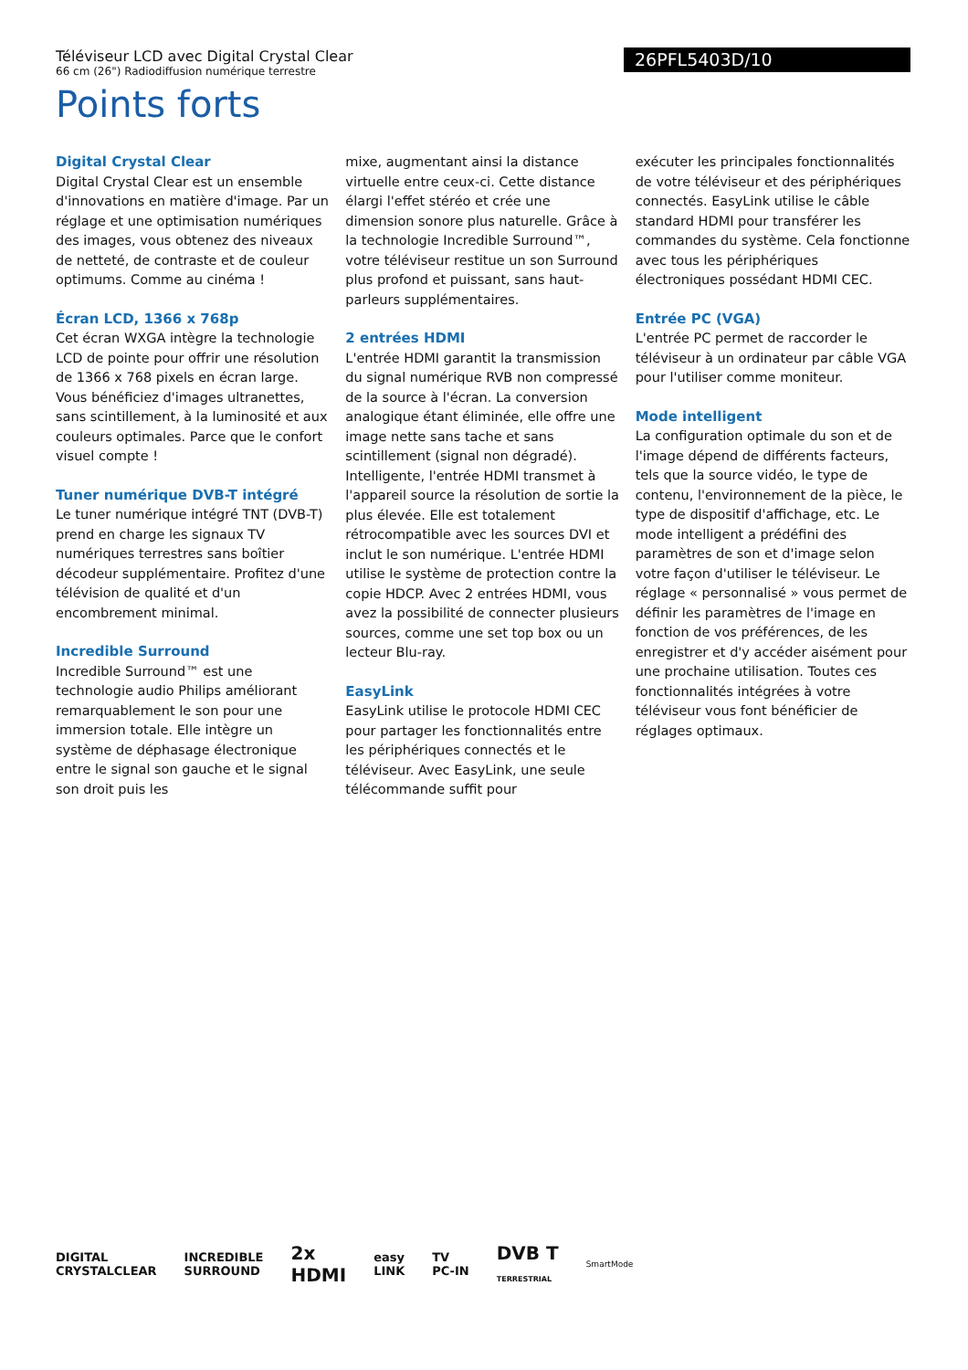Téléviseur LCD avec Digital Crystal Clear
66 cm (26") Radiodiffusion numérique terrestre
26PFL5403D/10
Points forts
Digital Crystal Clear
Digital Crystal Clear est un ensemble d'innovations en matière d'image. Par un réglage et une optimisation numériques des images, vous obtenez des niveaux de netteté, de contraste et de couleur optimums. Comme au cinéma !
Écran LCD, 1366 x 768p
Cet écran WXGA intègre la technologie LCD de pointe pour offrir une résolution de 1366 x 768 pixels en écran large. Vous bénéficiez d'images ultranettes, sans scintillement, à la luminosité et aux couleurs optimales. Parce que le confort visuel compte !
Tuner numérique DVB-T intégré
Le tuner numérique intégré TNT (DVB-T) prend en charge les signaux TV numériques terrestres sans boîtier décodeur supplémentaire. Profitez d'une télévision de qualité et d'un encombrement minimal.
Incredible Surround
Incredible Surround™ est une technologie audio Philips améliorant remarquablement le son pour une immersion totale. Elle intègre un système de déphasage électronique entre le signal son gauche et le signal son droit puis les
mixe, augmentant ainsi la distance virtuelle entre ceux-ci. Cette distance élargi l'effet stéréo et crée une dimension sonore plus naturelle. Grâce à la technologie Incredible Surround™, votre téléviseur restitue un son Surround plus profond et puissant, sans haut-parleurs supplémentaires.
2 entrées HDMI
L'entrée HDMI garantit la transmission du signal numérique RVB non compressé de la source à l'écran. La conversion analogique étant éliminée, elle offre une image nette sans tache et sans scintillement (signal non dégradé). Intelligente, l'entrée HDMI transmet à l'appareil source la résolution de sortie la plus élevée. Elle est totalement rétrocompatible avec les sources DVI et inclut le son numérique. L'entrée HDMI utilise le système de protection contre la copie HDCP. Avec 2 entrées HDMI, vous avez la possibilité de connecter plusieurs sources, comme une set top box ou un lecteur Blu-ray.
EasyLink
EasyLink utilise le protocole HDMI CEC pour partager les fonctionnalités entre les périphériques connectés et le téléviseur. Avec EasyLink, une seule télécommande suffit pour
exécuter les principales fonctionnalités de votre téléviseur et des périphériques connectés. EasyLink utilise le câble standard HDMI pour transférer les commandes du système. Cela fonctionne avec tous les périphériques électroniques possédant HDMI CEC.
Entrée PC (VGA)
L'entrée PC permet de raccorder le téléviseur à un ordinateur par câble VGA pour l'utiliser comme moniteur.
Mode intelligent
La configuration optimale du son et de l'image dépend de différents facteurs, tels que la source vidéo, le type de contenu, l'environnement de la pièce, le type de dispositif d'affichage, etc. Le mode intelligent a prédéfini des paramètres de son et d'image selon votre façon d'utiliser le téléviseur. Le réglage « personnalisé » vous permet de définir les paramètres de l'image en fonction de vos préférences, de les enregistrer et d'y accéder aisément pour une prochaine utilisation. Toutes ces fonctionnalités intégrées à votre téléviseur vous font bénéficier de réglages optimaux.
DIGITAL
CRYSTALCLEAR
INCREDIBLE
SURROUND
2x
HDMI
easy
LINK
TV
PC-IN
DVB T
TERRESTRIAL
SmartMode